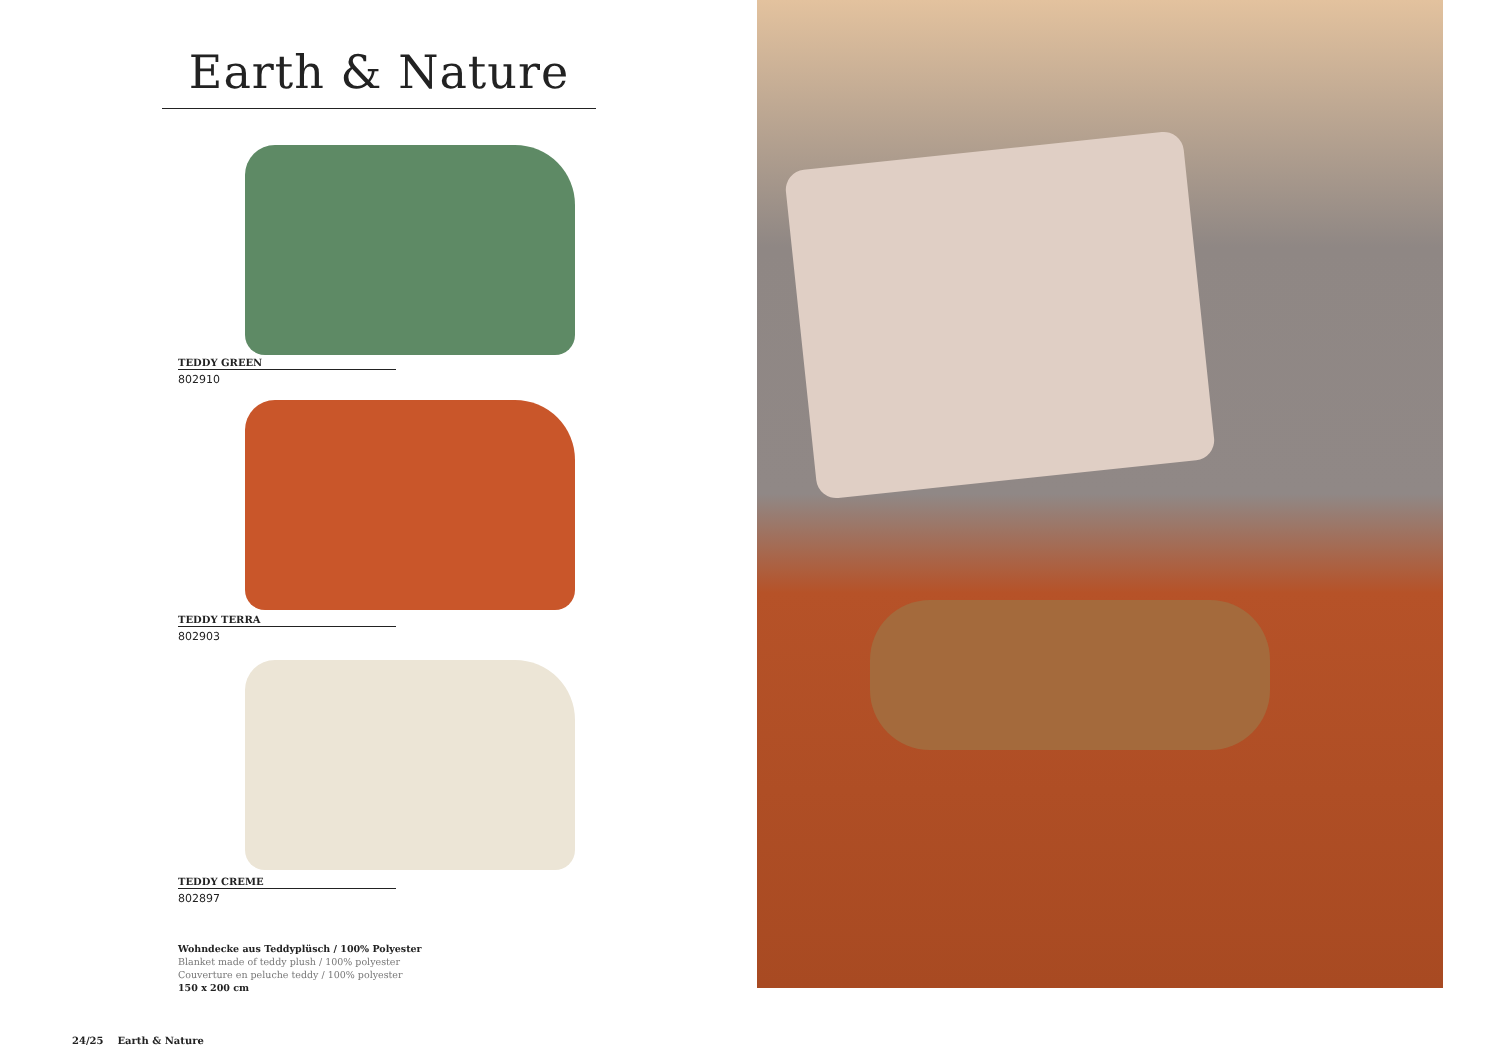Earth & Nature
TEDDY GREEN
802910
TEDDY TERRA
802903
TEDDY CREME
802897
Wohndecke aus Teddyplüsch / 100% Polyester
Blanket made of teddy plush / 100% polyester
Couverture en peluche teddy / 100% polyester
150 x 200 cm
24/25 Earth & Nature